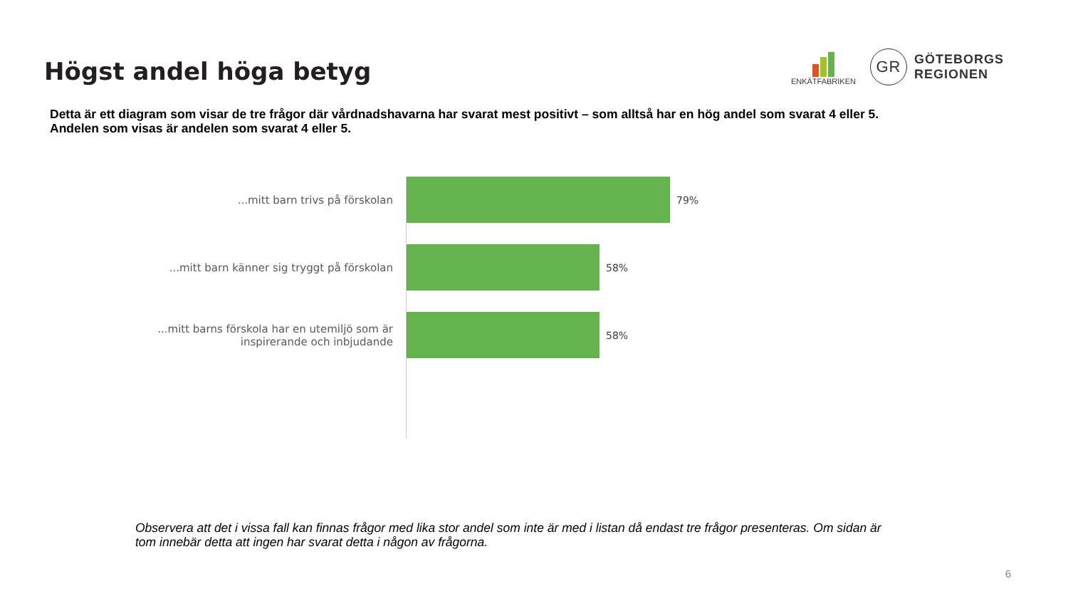Högst andel höga betyg
ENKÄTFABRIKEN
GR
GÖTEBORGS
REGIONEN
Detta är ett diagram som visar de tre frågor där vårdnadshavarna har svarat mest positivt – som alltså har en hög andel som svarat 4 eller 5.
Andelen som visas är andelen som svarat 4 eller 5.
...mitt barn trivs på förskolan 79%
...mitt barn känner sig tryggt på förskolan 58%
...mitt barns förskola har en utemiljö som är
inspirerande och inbjudande
58%
Observera att det i vissa fall kan finnas frågor med lika stor andel som inte är med i listan då endast tre frågor presenteras. Om sidan är tom innebär detta att ingen har svarat detta i någon av frågorna.
6